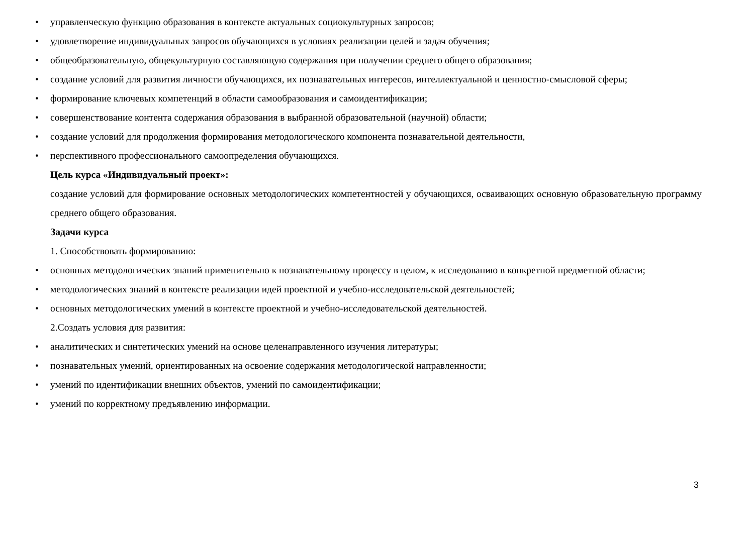• управленческую функцию образования в контексте актуальных социокультурных запросов;
• удовлетворение индивидуальных запросов обучающихся в условиях реализации целей и задач обучения;
• общеобразовательную, общекультурную составляющую содержания при получении среднего общего образования;
• создание условий для развития личности обучающихся, их познавательных интересов, интеллектуальной и ценностно-смысловой сферы;
• формирование ключевых компетенций в области самообразования и самоидентификации;
• совершенствование контента содержания образования в выбранной образовательной (научной) области;
• создание условий для продолжения формирования методологического компонента познавательной деятельности,
• перспективного профессионального самоопределения обучающихся.
Цель курса «Индивидуальный проект»:
создание условий для формирование основных методологических компетентностей у обучающихся, осваивающих основную образовательную программу среднего общего образования.
Задачи курса
1. Способствовать формированию:
• основных методологических знаний применительно к познавательному процессу в целом, к исследованию в конкретной предметной области;
• методологических знаний в контексте реализации идей проектной и учебно-исследовательской деятельностей;
• основных методологических умений в контексте проектной и учебно-исследовательской деятельностей.
2.Создать условия для развития:
• аналитических и синтетических умений на основе целенаправленного изучения литературы;
• познавательных умений, ориентированных на освоение содержания методологической направленности;
• умений по идентификации внешних объектов, умений по самоидентификации;
• умений по корректному предъявлению информации.
3